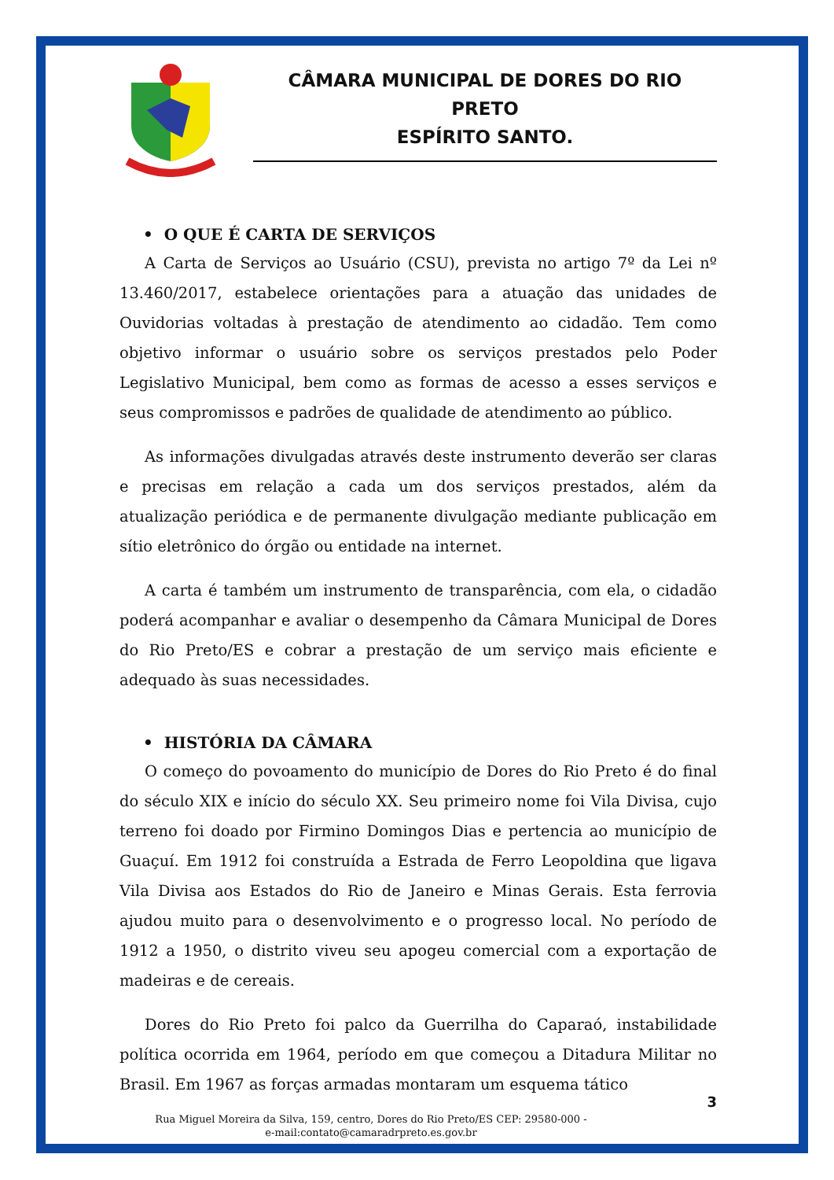CÂMARA MUNICIPAL DE DORES DO RIO PRETO
ESPÍRITO SANTO.
• O QUE É CARTA DE SERVIÇOS
A Carta de Serviços ao Usuário (CSU), prevista no artigo 7º da Lei nº 13.460/2017, estabelece orientações para a atuação das unidades de Ouvidorias voltadas à prestação de atendimento ao cidadão. Tem como objetivo informar o usuário sobre os serviços prestados pelo Poder Legislativo Municipal, bem como as formas de acesso a esses serviços e seus compromissos e padrões de qualidade de atendimento ao público.
As informações divulgadas através deste instrumento deverão ser claras e precisas em relação a cada um dos serviços prestados, além da atualização periódica e de permanente divulgação mediante publicação em sítio eletrônico do órgão ou entidade na internet.
A carta é também um instrumento de transparência, com ela, o cidadão poderá acompanhar e avaliar o desempenho da Câmara Municipal de Dores do Rio Preto/ES e cobrar a prestação de um serviço mais eficiente e adequado às suas necessidades.
• HISTÓRIA DA CÂMARA
O começo do povoamento do município de Dores do Rio Preto é do final do século XIX e início do século XX. Seu primeiro nome foi Vila Divisa, cujo terreno foi doado por Firmino Domingos Dias e pertencia ao município de Guaçuí. Em 1912 foi construída a Estrada de Ferro Leopoldina que ligava Vila Divisa aos Estados do Rio de Janeiro e Minas Gerais. Esta ferrovia ajudou muito para o desenvolvimento e o progresso local. No período de 1912 a 1950, o distrito viveu seu apogeu comercial com a exportação de madeiras e de cereais.
Dores do Rio Preto foi palco da Guerrilha do Caparaó, instabilidade política ocorrida em 1964, período em que começou a Ditadura Militar no Brasil. Em 1967 as forças armadas montaram um esquema tático
3
Rua Miguel Moreira da Silva, 159, centro, Dores do Rio Preto/ES CEP: 29580-000 -
e-mail:contato@camaradrpreto.es.gov.br